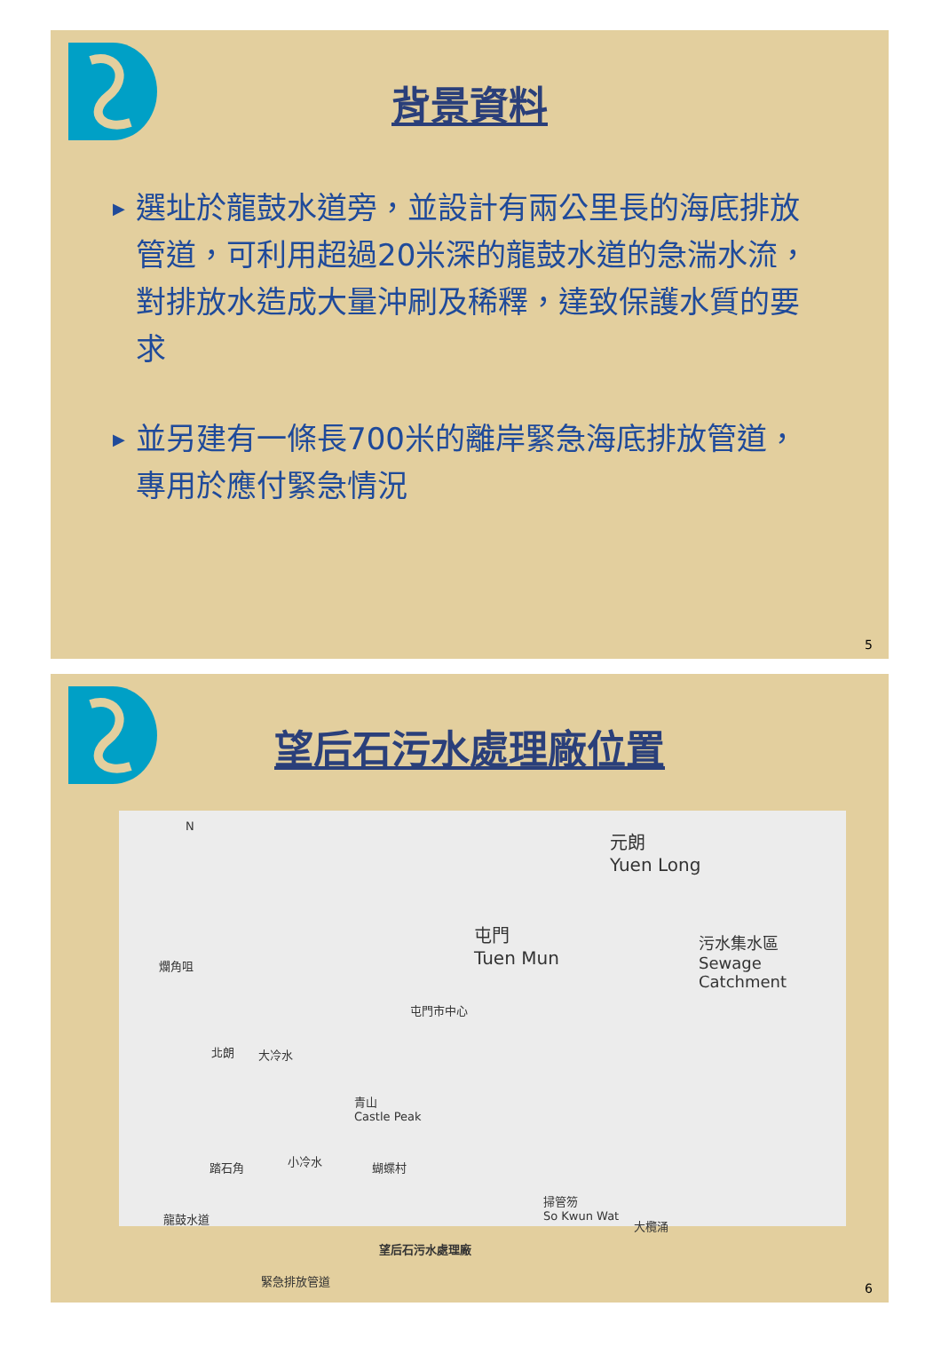背景資料
▶ 選址於龍鼓水道旁，並設計有兩公里長的海底排放管道，可利用超過20米深的龍鼓水道的急湍水流，對排放水造成大量沖刷及稀釋，達致保護水質的要求
▶ 並另建有一條長700米的離岸緊急海底排放管道，專用於應付緊急情況
5
望后石污水處理廠位置
N
元朗
Yuen Long
屯門
Tuen Mun
污水集水區
Sewage Catchment
爛角咀
屯門市中心
北朗 大冷水
青山
Castle Peak
踏石角 小冷水 蝴蝶村
掃管笏
So Kwun Wat
大欖涌
龍鼓水道
緊急排放管道
望后石污水處理廠
6